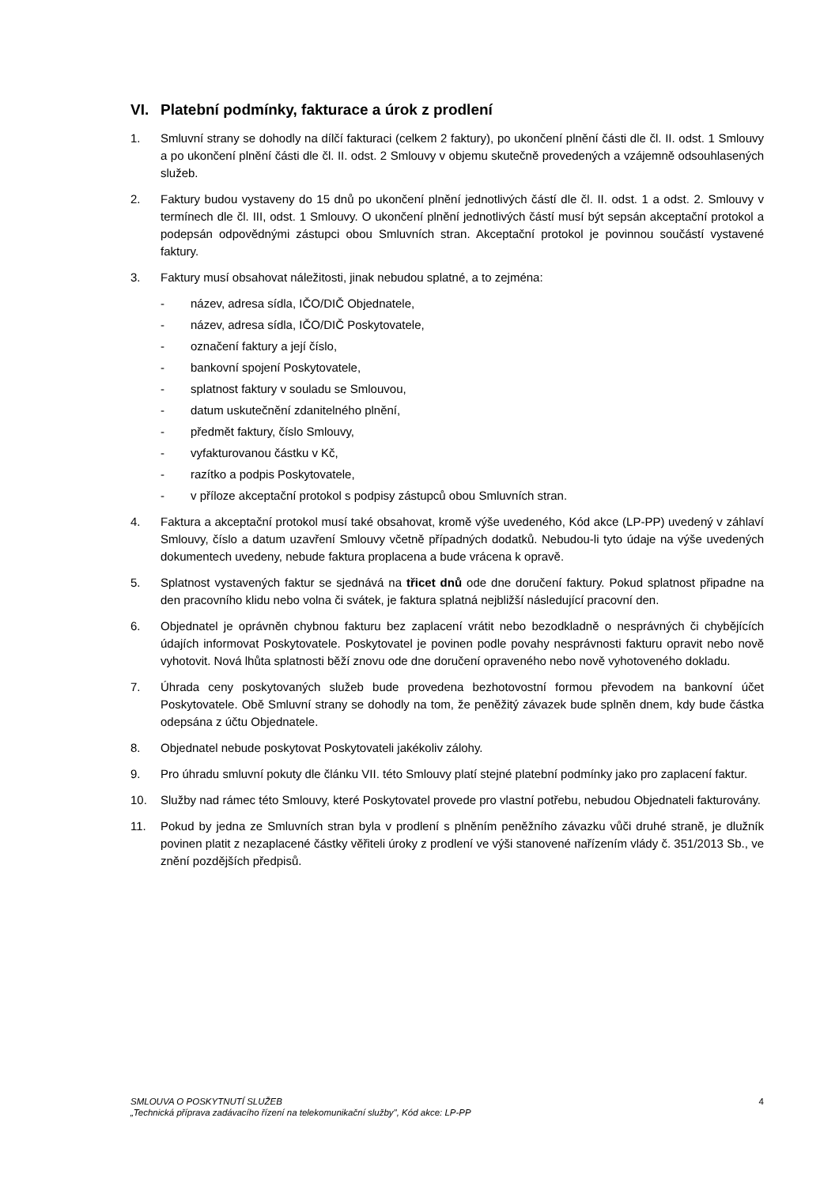VI. Platební podmínky, fakturace a úrok z prodlení
1. Smluvní strany se dohodly na dílčí fakturaci (celkem 2 faktury), po ukončení plnění části dle čl. II. odst. 1 Smlouvy a po ukončení plnění části dle čl. II. odst. 2 Smlouvy v objemu skutečně provedených a vzájemně odsouhlasených služeb.
2. Faktury budou vystaveny do 15 dnů po ukončení plnění jednotlivých částí dle čl. II. odst. 1 a odst. 2. Smlouvy v termínech dle čl. III, odst. 1 Smlouvy. O ukončení plnění jednotlivých částí musí být sepsán akceptační protokol a podepsán odpovědnými zástupci obou Smluvních stran. Akceptační protokol je povinnou součástí vystavené faktury.
3. Faktury musí obsahovat náležitosti, jinak nebudou splatné, a to zejména:
- název, adresa sídla, IČO/DIČ Objednatele,
- název, adresa sídla, IČO/DIČ Poskytovatele,
- označení faktury a její číslo,
- bankovní spojení Poskytovatele,
- splatnost faktury v souladu se Smlouvou,
- datum uskutečnění zdanitelného plnění,
- předmět faktury, číslo Smlouvy,
- vyfakturovanou částku v Kč,
- razítko a podpis Poskytovatele,
- v příloze akceptační protokol s podpisy zástupců obou Smluvních stran.
4. Faktura a akceptační protokol musí také obsahovat, kromě výše uvedeného, Kód akce (LP-PP) uvedený v záhlaví Smlouvy, číslo a datum uzavření Smlouvy včetně případných dodatků. Nebudou-li tyto údaje na výše uvedených dokumentech uvedeny, nebude faktura proplacena a bude vrácena k opravě.
5. Splatnost vystavených faktur se sjednává na třicet dnů ode dne doručení faktury. Pokud splatnost připadne na den pracovního klidu nebo volna či svátek, je faktura splatná nejbližší následující pracovní den.
6. Objednatel je oprávněn chybnou fakturu bez zaplacení vrátit nebo bezodkladně o nesprávných či chybějících údajích informovat Poskytovatele. Poskytovatel je povinen podle povahy nesprávnosti fakturu opravit nebo nově vyhotovit. Nová lhůta splatnosti běží znovu ode dne doručení opraveného nebo nově vyhotoveného dokladu.
7. Úhrada ceny poskytovaných služeb bude provedena bezhotovostní formou převodem na bankovní účet Poskytovatele. Obě Smluvní strany se dohodly na tom, že peněžitý závazek bude splněn dnem, kdy bude částka odepsána z účtu Objednatele.
8. Objednatel nebude poskytovat Poskytovateli jakékoliv zálohy.
9. Pro úhradu smluvní pokuty dle článku VII. této Smlouvy platí stejné platební podmínky jako pro zaplacení faktur.
10. Služby nad rámec této Smlouvy, které Poskytovatel provede pro vlastní potřebu, nebudou Objednateli fakturovány.
11. Pokud by jedna ze Smluvních stran byla v prodlení s plněním peněžního závazku vůči druhé straně, je dlužník povinen platit z nezaplacené částky věřiteli úroky z prodlení ve výši stanovené nařízením vlády č. 351/2013 Sb., ve znění pozdějších předpisů.
SMLOUVA O POSKYTNUTÍ SLUŽEB 4
„Technická příprava zadávacího řízení na telekomunikační služby", Kód akce: LP-PP